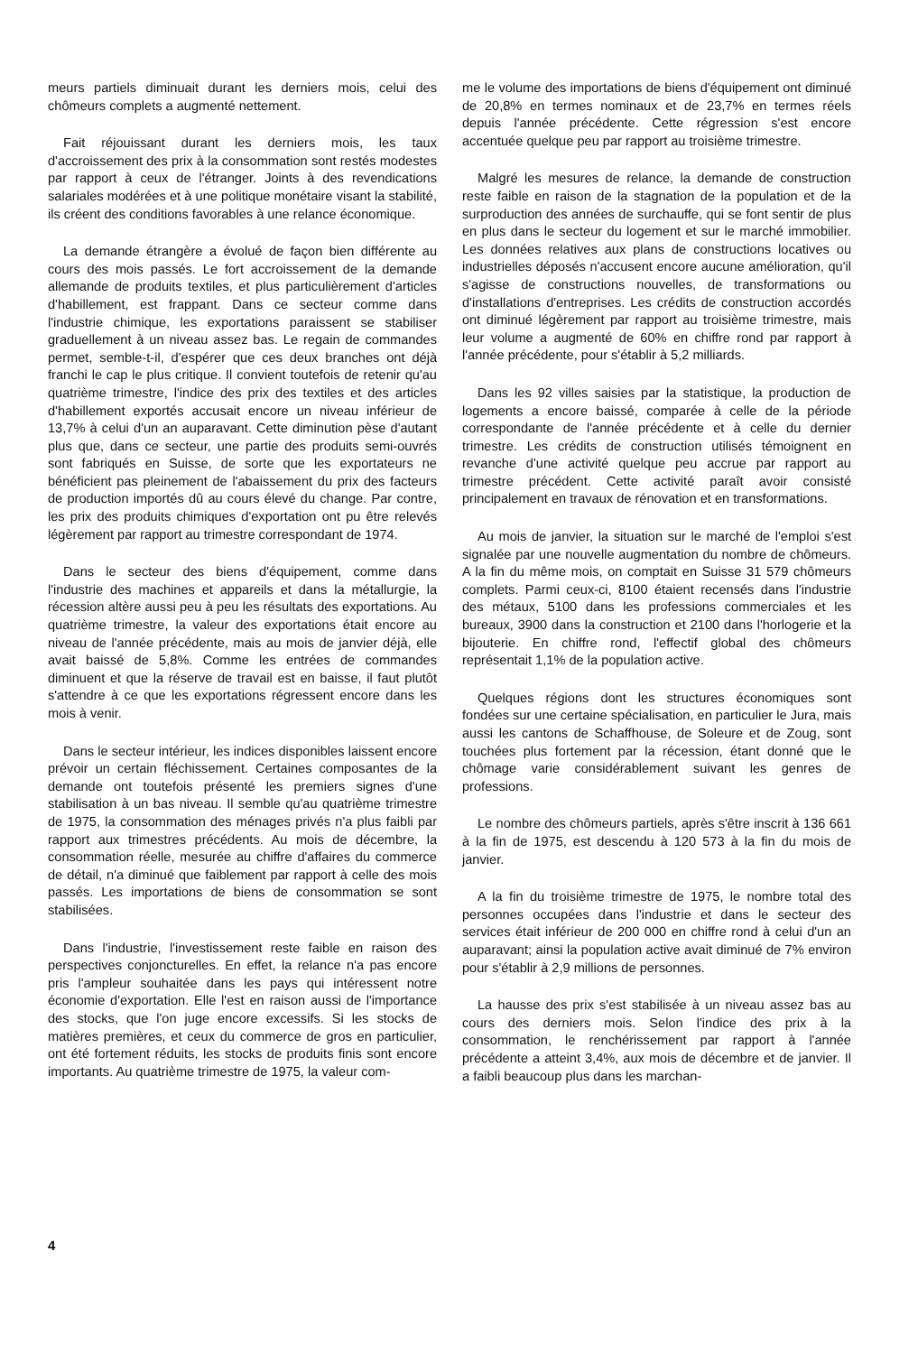meurs partiels diminuait durant les derniers mois, celui des chômeurs complets a augmenté nettement.
Fait réjouissant durant les derniers mois, les taux d'accroissement des prix à la consommation sont restés modestes par rapport à ceux de l'étranger. Joints à des revendications salariales modérées et à une politique monétaire visant la stabilité, ils créent des conditions favorables à une relance économique.
La demande étrangère a évolué de façon bien différente au cours des mois passés. Le fort accroissement de la demande allemande de produits textiles, et plus particulièrement d'articles d'habillement, est frappant. Dans ce secteur comme dans l'industrie chimique, les exportations paraissent se stabiliser graduellement à un niveau assez bas. Le regain de commandes permet, semble-t-il, d'espérer que ces deux branches ont déjà franchi le cap le plus critique. Il convient toutefois de retenir qu'au quatrième trimestre, l'indice des prix des textiles et des articles d'habillement exportés accusait encore un niveau inférieur de 13,7% à celui d'un an auparavant. Cette diminution pèse d'autant plus que, dans ce secteur, une partie des produits semi-ouvrés sont fabriqués en Suisse, de sorte que les exportateurs ne bénéficient pas pleinement de l'abaissement du prix des facteurs de production importés dû au cours élevé du change. Par contre, les prix des produits chimiques d'exportation ont pu être relevés légèrement par rapport au trimestre correspondant de 1974.
Dans le secteur des biens d'équipement, comme dans l'industrie des machines et appareils et dans la métallurgie, la récession altère aussi peu à peu les résultats des exportations. Au quatrième trimestre, la valeur des exportations était encore au niveau de l'année précédente, mais au mois de janvier déjà, elle avait baissé de 5,8%. Comme les entrées de commandes diminuent et que la réserve de travail est en baisse, il faut plutôt s'attendre à ce que les exportations régressent encore dans les mois à venir.
Dans le secteur intérieur, les indices disponibles laissent encore prévoir un certain fléchissement. Certaines composantes de la demande ont toutefois présenté les premiers signes d'une stabilisation à un bas niveau. Il semble qu'au quatrième trimestre de 1975, la consommation des ménages privés n'a plus faibli par rapport aux trimestres précédents. Au mois de décembre, la consommation réelle, mesurée au chiffre d'affaires du commerce de détail, n'a diminué que faiblement par rapport à celle des mois passés. Les importations de biens de consommation se sont stabilisées.
Dans l'industrie, l'investissement reste faible en raison des perspectives conjoncturelles. En effet, la relance n'a pas encore pris l'ampleur souhaitée dans les pays qui intéressent notre économie d'exportation. Elle l'est en raison aussi de l'importance des stocks, que l'on juge encore excessifs. Si les stocks de matières premières, et ceux du commerce de gros en particulier, ont été fortement réduits, les stocks de produits finis sont encore importants. Au quatrième trimestre de 1975, la valeur com-
me le volume des importations de biens d'équipement ont diminué de 20,8% en termes nominaux et de 23,7% en termes réels depuis l'année précédente. Cette régression s'est encore accentuée quelque peu par rapport au troisième trimestre.
Malgré les mesures de relance, la demande de construction reste faible en raison de la stagnation de la population et de la surproduction des années de surchauffe, qui se font sentir de plus en plus dans le secteur du logement et sur le marché immobilier. Les données relatives aux plans de constructions locatives ou industrielles déposés n'accusent encore aucune amélioration, qu'il s'agisse de constructions nouvelles, de transformations ou d'installations d'entreprises. Les crédits de construction accordés ont diminué légèrement par rapport au troisième trimestre, mais leur volume a augmenté de 60% en chiffre rond par rapport à l'année précédente, pour s'établir à 5,2 milliards.
Dans les 92 villes saisies par la statistique, la production de logements a encore baissé, comparée à celle de la période correspondante de l'année précédente et à celle du dernier trimestre. Les crédits de construction utilisés témoignent en revanche d'une activité quelque peu accrue par rapport au trimestre précédent. Cette activité paraît avoir consisté principalement en travaux de rénovation et en transformations.
Au mois de janvier, la situation sur le marché de l'emploi s'est signalée par une nouvelle augmentation du nombre de chômeurs. A la fin du même mois, on comptait en Suisse 31 579 chômeurs complets. Parmi ceux-ci, 8100 étaient recensés dans l'industrie des métaux, 5100 dans les professions commerciales et les bureaux, 3900 dans la construction et 2100 dans l'horlogerie et la bijouterie. En chiffre rond, l'effectif global des chômeurs représentait 1,1% de la population active.
Quelques régions dont les structures économiques sont fondées sur une certaine spécialisation, en particulier le Jura, mais aussi les cantons de Schaffhouse, de Soleure et de Zoug, sont touchées plus fortement par la récession, étant donné que le chômage varie considérablement suivant les genres de professions.
Le nombre des chômeurs partiels, après s'être inscrit à 136 661 à la fin de 1975, est descendu à 120 573 à la fin du mois de janvier.
A la fin du troisième trimestre de 1975, le nombre total des personnes occupées dans l'industrie et dans le secteur des services était inférieur de 200 000 en chiffre rond à celui d'un an auparavant; ainsi la population active avait diminué de 7% environ pour s'établir à 2,9 millions de personnes.
La hausse des prix s'est stabilisée à un niveau assez bas au cours des derniers mois. Selon l'indice des prix à la consommation, le renchérissement par rapport à l'année précédente a atteint 3,4%, aux mois de décembre et de janvier. Il a faibli beaucoup plus dans les marchan-
4